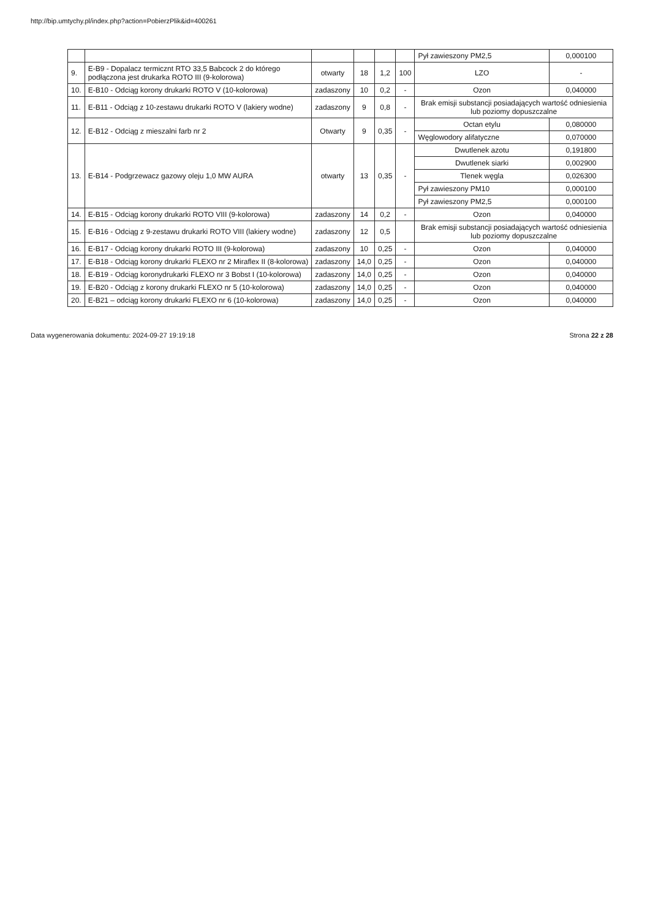http://bip.umtychy.pl/index.php?action=PobierzPlik&id=400261
| | | | | | | Pył zawieszony PM2,5 | 0,000100 |
| 9. | E-B9 - Dopalacz termicznt RTO 33,5 Babcock 2 do którego podłączona jest drukarka ROTO III (9-kolorowa) | otwarty | 18 | 1,2 | 100 | LZO | - |
| 10. | E-B10 - Odciąg korony drukarki ROTO V (10-kolorowa) | zadaszony | 10 | 0,2 | - | Ozon | 0,040000 |
| 11. | E-B11 - Odciąg z 10-zestawu drukarki ROTO V (lakiery wodne) | zadaszony | 9 | 0,8 | - | Brak emisji substancji posiadających wartość odniesienia lub poziomy dopuszczalne | |
| 12. | E-B12 - Odciąg z mieszalni farb nr 2 | Otwarty | 9 | 0,35 | - | Octan etylu | 0,080000 |
| | | | | | | Węglowodory alifatyczne | 0,070000 |
| 13. | E-B14 - Podgrzewacz gazowy oleju 1,0 MW AURA | otwarty | 13 | 0,35 | - | Dwutlenek azotu | 0,191800 |
| | | | | | | Dwutlenek siarki | 0,002900 |
| | | | | | | Tlenek węgla | 0,026300 |
| | | | | | | Pył zawieszony PM10 | 0,000100 |
| | | | | | | Pył zawieszony PM2,5 | 0,000100 |
| 14. | E-B15 - Odciąg korony drukarki ROTO VIII (9-kolorowa) | zadaszony | 14 | 0,2 | - | Ozon | 0,040000 |
| 15. | E-B16 - Odciąg z 9-zestawu drukarki ROTO VIII (lakiery wodne) | zadaszony | 12 | 0,5 | | Brak emisji substancji posiadających wartość odniesienia lub poziomy dopuszczalne | |
| 16. | E-B17 - Odciąg korony drukarki ROTO III (9-kolorowa) | zadaszony | 10 | 0,25 | - | Ozon | 0,040000 |
| 17. | E-B18 - Odciąg korony drukarki FLEXO nr 2 Miraflex II (8-kolorowa) | zadaszony | 14,0 | 0,25 | - | Ozon | 0,040000 |
| 18. | E-B19 - Odciąg koronydrukarki FLEXO nr 3 Bobst I (10-kolorowa) | zadaszony | 14,0 | 0,25 | - | Ozon | 0,040000 |
| 19. | E-B20 - Odciąg z korony drukarki FLEXO nr 5 (10-kolorowa) | zadaszony | 14,0 | 0,25 | - | Ozon | 0,040000 |
| 20. | E-B21 – odciąg korony drukarki FLEXO nr 6 (10-kolorowa) | zadaszony | 14,0 | 0,25 | - | Ozon | 0,040000 |
Data wygenerowania dokumentu: 2024-09-27 19:19:18 Strona 22 z 28